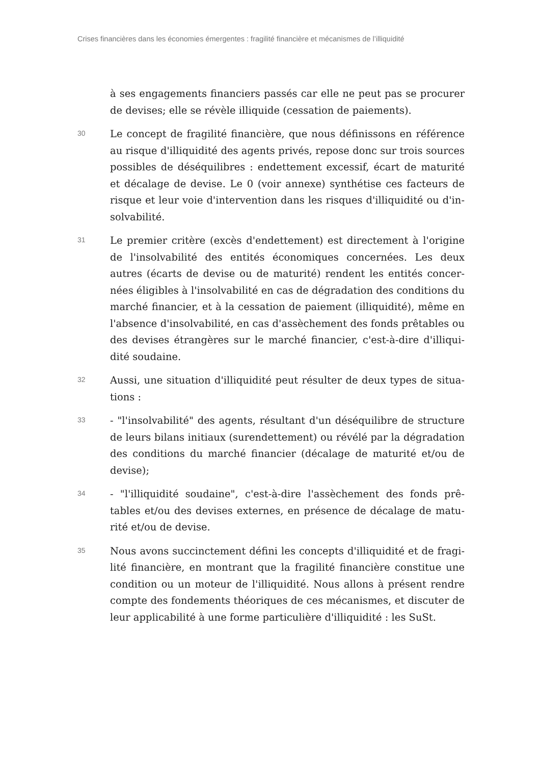Crises financières dans les économies émergentes : fragilité financière et mécanismes de l’illiquidité
à ses engagements financiers passés car elle ne peut pas se procurer de devises; elle se révèle illiquide (cessation de paiements).
30
Le concept de fragilité financière, que nous définissons en référence au risque d'illiquidité des agents privés, repose donc sur trois sources possibles de déséquilibres : endettement excessif, écart de maturité et décalage de devise. Le 0 (voir annexe) synthétise ces facteurs de risque et leur voie d'intervention dans les risques d'illiquidité ou d'in-solvabilité.
31
Le premier critère (excès d'endettement) est directement à l'origine de l'insolvabilité des entités économiques concernées. Les deux autres (écarts de devise ou de maturité) rendent les entités concer-nées éligibles à l'insolvabilité en cas de dégradation des conditions du marché financier, et à la cessation de paiement (illiquidité), même en l'absence d'insolvabilité, en cas d'assèchement des fonds prêtables ou des devises étrangères sur le marché financier, c'est-à-dire d'illiqui-dité soudaine.
32
Aussi, une situation d'illiquidité peut résulter de deux types de situa-tions :
33
- "l'insolvabilité" des agents, résultant d'un déséquilibre de structure de leurs bilans initiaux (surendettement) ou révélé par la dégradation des conditions du marché financier (décalage de maturité et/ou de devise);
34
- "l'illiquidité soudaine", c'est-à-dire l'assèchement des fonds prê-tables et/ou des devises externes, en présence de décalage de matu-rité et/ou de devise.
35
Nous avons succinctement défini les concepts d'illiquidité et de fragi-lité financière, en montrant que la fragilité financière constitue une condition ou un moteur de l'illiquidité. Nous allons à présent rendre compte des fondements théoriques de ces mécanismes, et discuter de leur applicabilité à une forme particulière d'illiquidité : les SuSt.